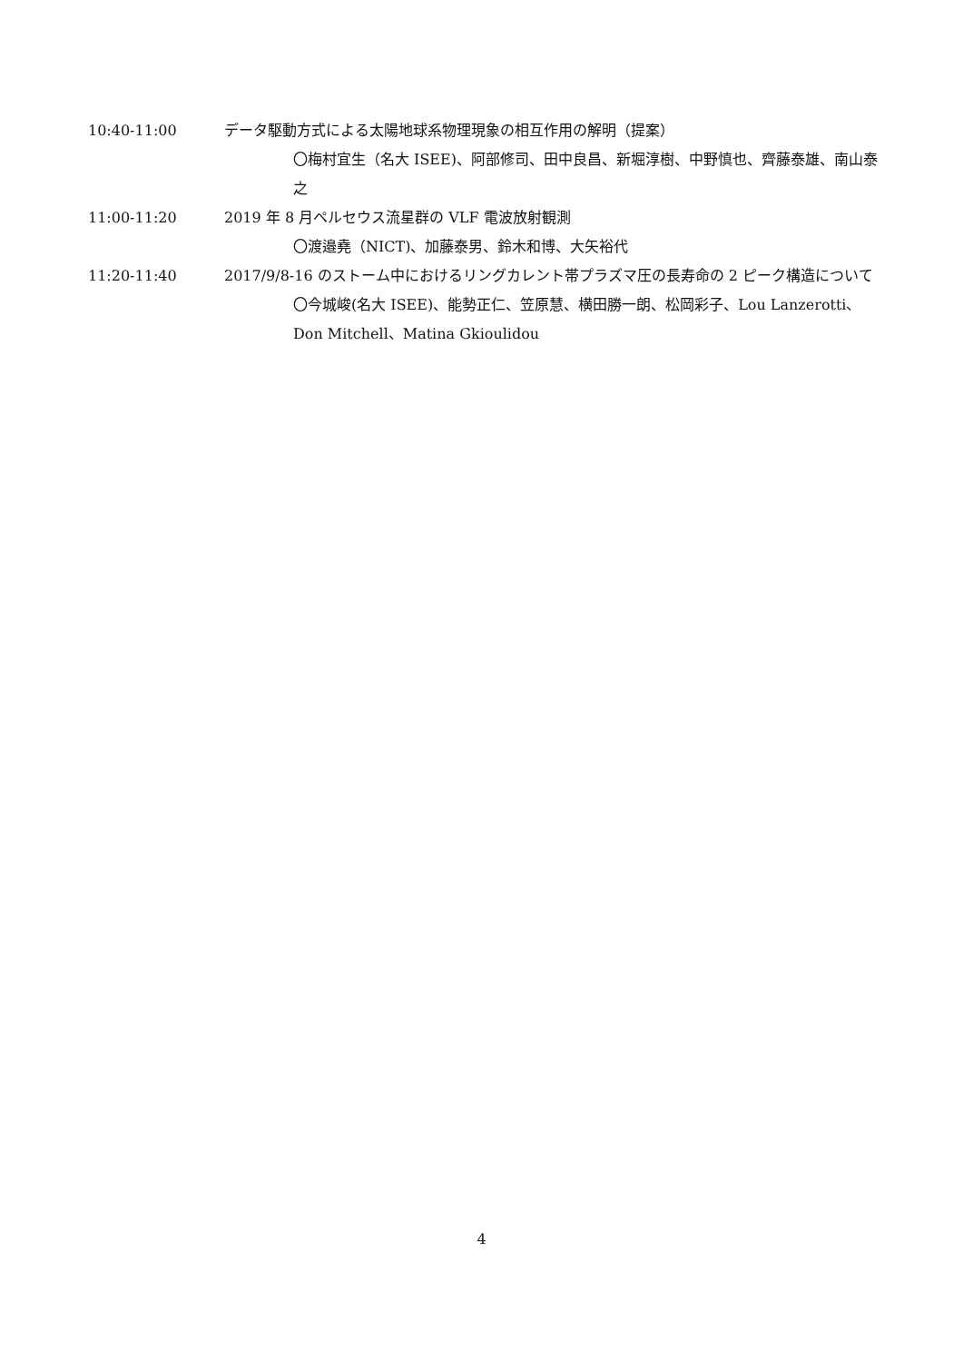10:40-11:00 データ駆動方式による太陽地球系物理現象の相互作用の解明（提案）
〇梅村宜生（名大 ISEE)、阿部修司、田中良昌、新堀淳樹、中野慎也、齊藤泰雄、南山泰之
11:00-11:20 2019 年 8 月ペルセウス流星群の VLF 電波放射観測
〇渡邉堯（NICT)、加藤泰男、鈴木和博、大矢裕代
11:20-11:40 2017/9/8-16 のストーム中におけるリングカレント帯プラズマ圧の長寿命の 2 ピーク構造について
〇今城峻(名大 ISEE)、能勢正仁、笠原慧、横田勝一朗、松岡彩子、Lou Lanzerotti、Don Mitchell、Matina Gkioulidou
4